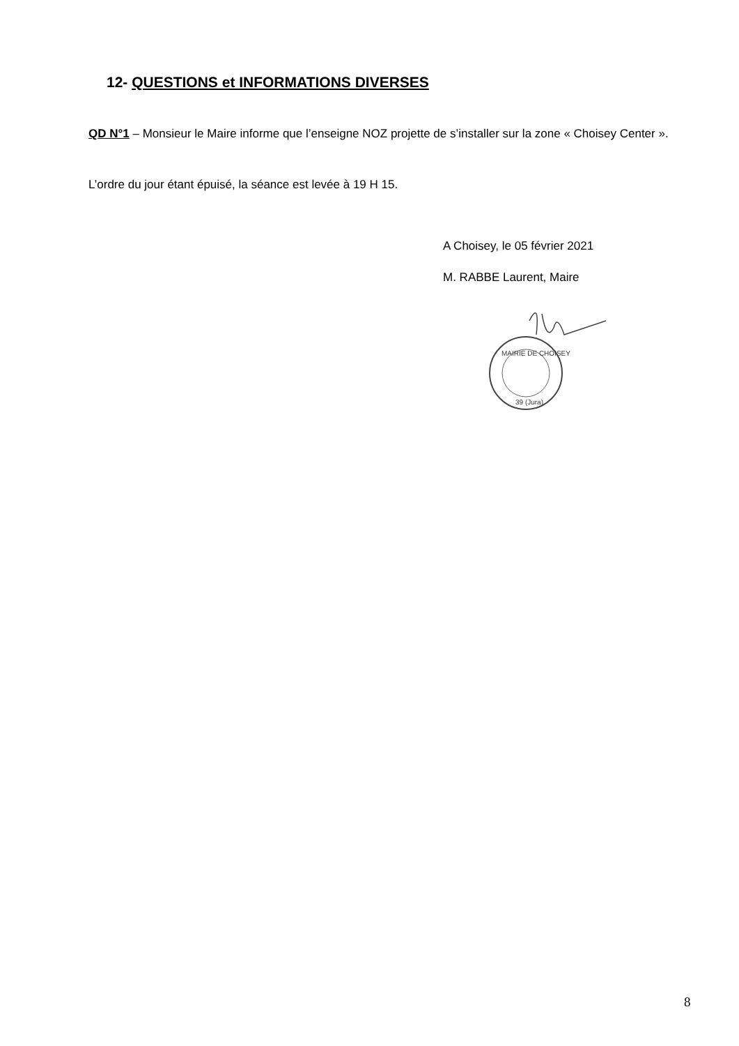12- QUESTIONS et INFORMATIONS DIVERSES
QD N°1 – Monsieur le Maire informe que l’enseigne NOZ projette de s’installer sur la zone « Choisey Center ».
L’ordre du jour étant épuisé, la séance est levée à 19 H 15.
A Choisey, le 05 février 2021
M. RABBE Laurent, Maire
MAIRIE DE CHOISEY
39 (Jura)
8